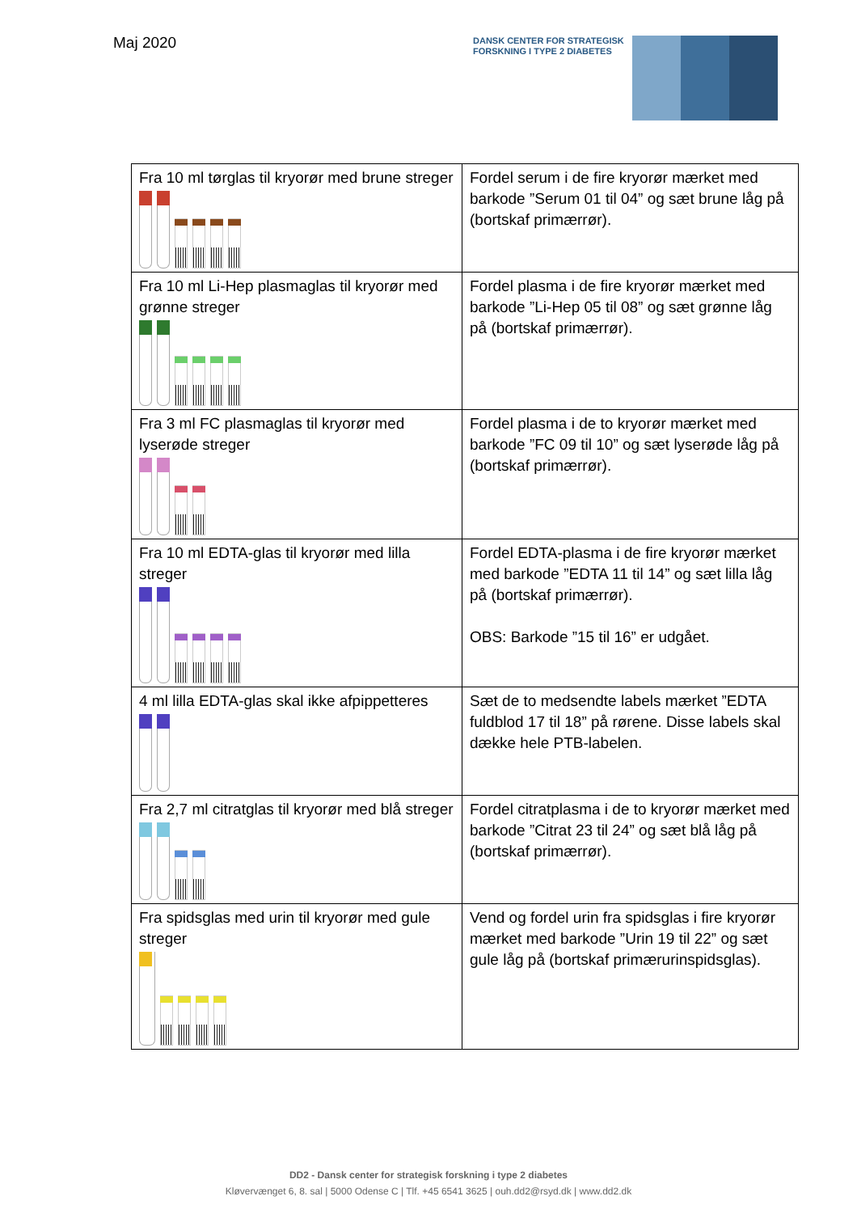Maj 2020
DANSK CENTER FOR STRATEGISK
FORSKNING I TYPE 2 DIABETES
| Fra 10 ml tørglas til kryorør med brune streger | Fordel serum i de fire kryorør mærket med barkode ”Serum 01 til 04” og sæt brune låg på (bortskaf primærrør). |
| Fra 10 ml Li-Hep plasmaglas til kryorør med grønne streger | Fordel plasma i de fire kryorør mærket med barkode ”Li-Hep 05 til 08” og sæt grønne låg på (bortskaf primærrør). |
| Fra 3 ml FC plasmaglas til kryorør med lyserøde streger | Fordel plasma i de to kryorør mærket med barkode ”FC 09 til 10” og sæt lyserøde låg på (bortskaf primærrør). |
| Fra 10 ml EDTA-glas til kryorør med lilla streger | Fordel EDTA-plasma i de fire kryorør mærket med barkode ”EDTA 11 til 14” og sæt lilla låg på (bortskaf primærrør). OBS: Barkode ”15 til 16” er udgået. |
| 4 ml lilla EDTA-glas skal ikke afpippetteres | Sæt de to medsendte labels mærket ”EDTA fuldblod 17 til 18” på rørene. Disse labels skal dække hele PTB-labelen. |
| Fra 2,7 ml citratglas til kryorør med blå streger | Fordel citratplasma i de to kryorør mærket med barkode ”Citrat 23 til 24” og sæt blå låg på (bortskaf primærrør). |
| Fra spidsglas med urin til kryorør med gule streger | Vend og fordel urin fra spidsglas i fire kryorør mærket med barkode ”Urin 19 til 22” og sæt gule låg på (bortskaf primærurinspidsglas). |
DD2 - Dansk center for strategisk forskning i type 2 diabetes
Kløvervænget 6, 8. sal | 5000 Odense C | Tlf. +45 6541 3625 | ouh.dd2@rsyd.dk | www.dd2.dk